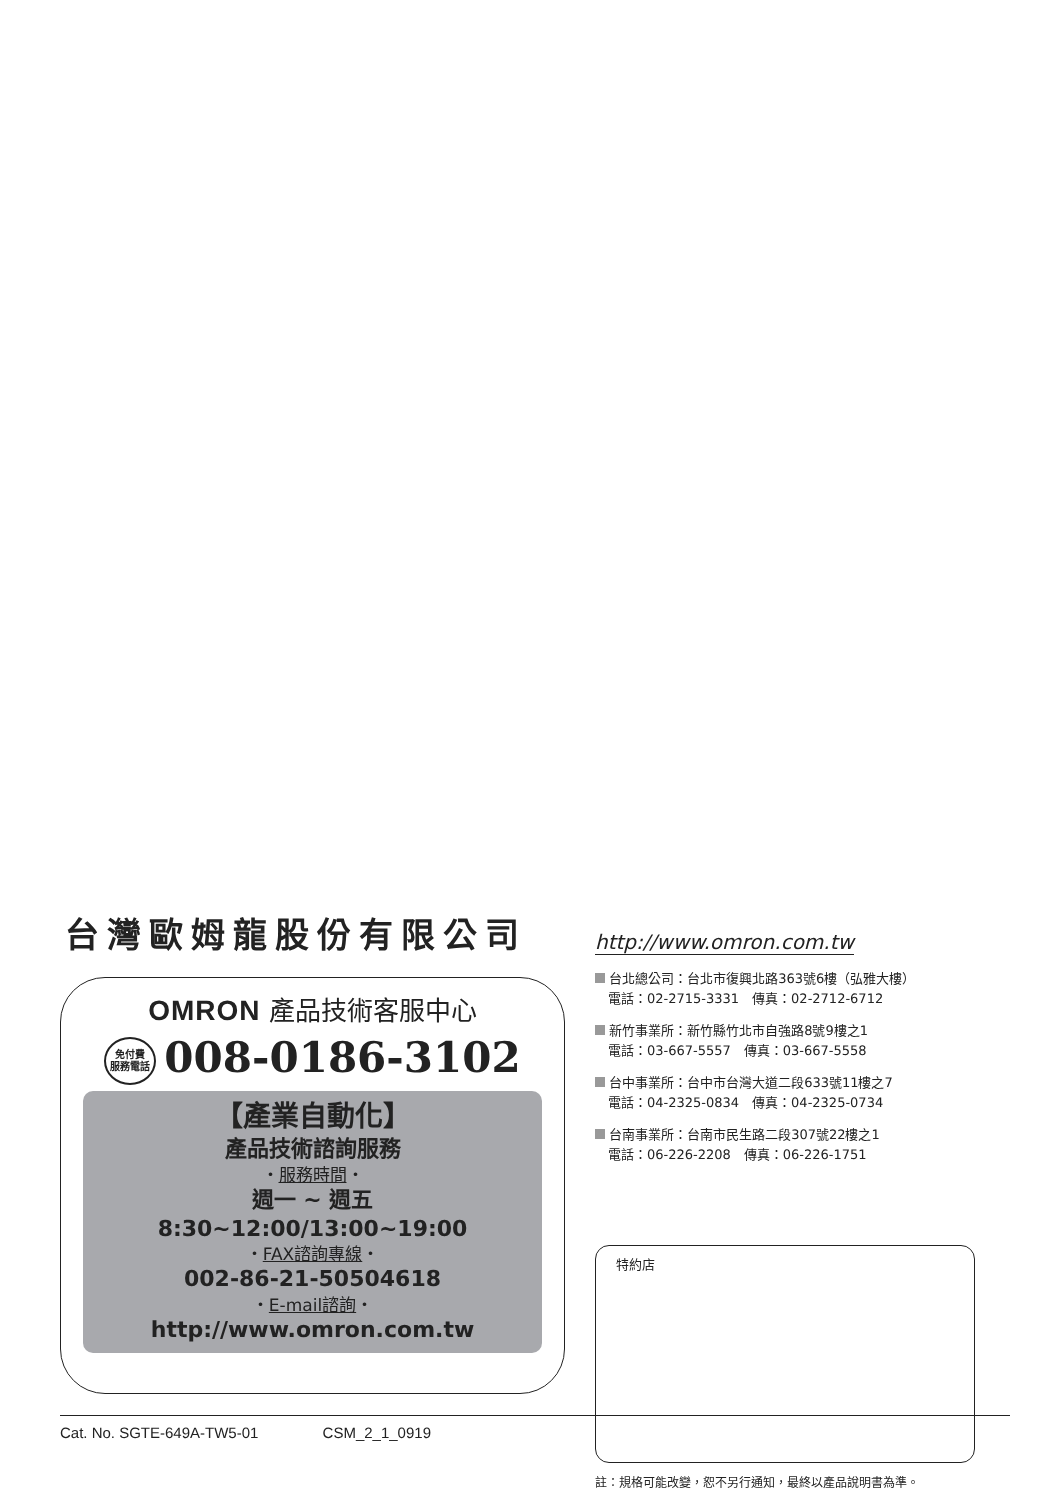台灣歐姆龍股份有限公司
OMRON 產品技術客服中心
免付費
服務電話 008-0186-3102
【產業自動化】
產品技術諮詢服務
・服務時間・
週一 ~ 週五
8:30~12:00/13:00~19:00
・FAX諮詢專線・
002-86-21-50504618
・E-mail諮詢・
http://www.omron.com.tw
http://www.omron.com.tw
台北總公司：台北市復興北路363號6樓（弘雅大樓）
　電話：02-2715-3331　傳真：02-2712-6712
新竹事業所：新竹縣竹北市自強路8號9樓之1
　電話：03-667-5557　傳真：03-667-5558
台中事業所：台中市台灣大道二段633號11樓之7
　電話：04-2325-0834　傳真：04-2325-0734
台南事業所：台南市民生路二段307號22樓之1
　電話：06-226-2208　傳真：06-226-1751
特約店
註：規格可能改變，恕不另行通知，最終以產品說明書為準。
Cat. No. SGTE-649A-TW5-01 CSM_2_1_0919